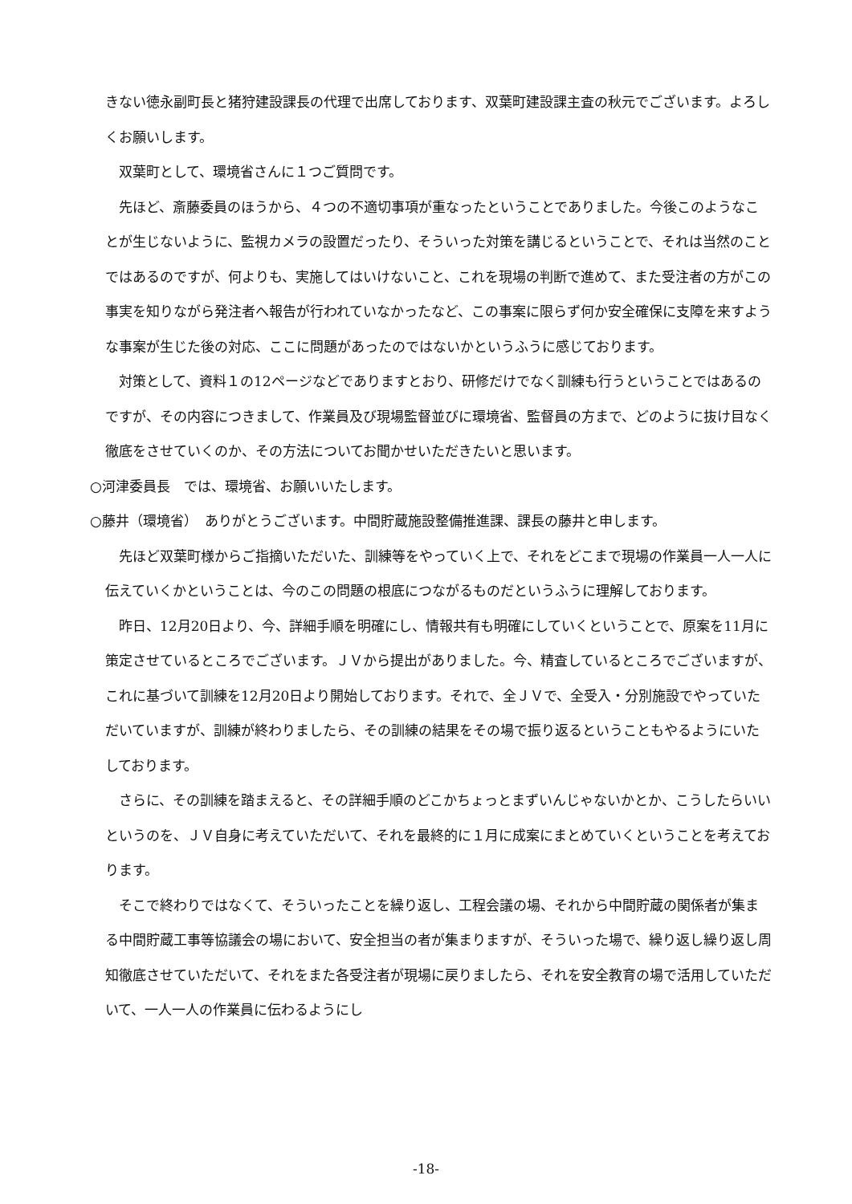きない徳永副町長と猪狩建設課長の代理で出席しております、双葉町建設課主査の秋元でございます。よろしくお願いします。
双葉町として、環境省さんに１つご質問です。
先ほど、斎藤委員のほうから、４つの不適切事項が重なったということでありました。今後このようなことが生じないように、監視カメラの設置だったり、そういった対策を講じるということで、それは当然のことではあるのですが、何よりも、実施してはいけないこと、これを現場の判断で進めて、また受注者の方がこの事実を知りながら発注者へ報告が行われていなかったなど、この事案に限らず何か安全確保に支障を来すような事案が生じた後の対応、ここに問題があったのではないかというふうに感じております。
対策として、資料１の12ページなどでありますとおり、研修だけでなく訓練も行うということではあるのですが、その内容につきまして、作業員及び現場監督並びに環境省、監督員の方まで、どのように抜け目なく徹底をさせていくのか、その方法についてお聞かせいただきたいと思います。
○河津委員長　では、環境省、お願いいたします。
○藤井（環境省）　ありがとうございます。中間貯蔵施設整備推進課、課長の藤井と申します。
先ほど双葉町様からご指摘いただいた、訓練等をやっていく上で、それをどこまで現場の作業員一人一人に伝えていくかということは、今のこの問題の根底につながるものだというふうに理解しております。
昨日、12月20日より、今、詳細手順を明確にし、情報共有も明確にしていくということで、原案を11月に策定させているところでございます。ＪＶから提出がありました。今、精査しているところでございますが、これに基づいて訓練を12月20日より開始しております。それで、全ＪＶで、全受入・分別施設でやっていただいていますが、訓練が終わりましたら、その訓練の結果をその場で振り返るということもやるようにいたしております。
さらに、その訓練を踏まえると、その詳細手順のどこかちょっとまずいんじゃないかとか、こうしたらいいというのを、ＪＶ自身に考えていただいて、それを最終的に１月に成案にまとめていくということを考えております。
そこで終わりではなくて、そういったことを繰り返し、工程会議の場、それから中間貯蔵の関係者が集まる中間貯蔵工事等協議会の場において、安全担当の者が集まりますが、そういった場で、繰り返し繰り返し周知徹底させていただいて、それをまた各受注者が現場に戻りましたら、それを安全教育の場で活用していただいて、一人一人の作業員に伝わるようにし
-18-